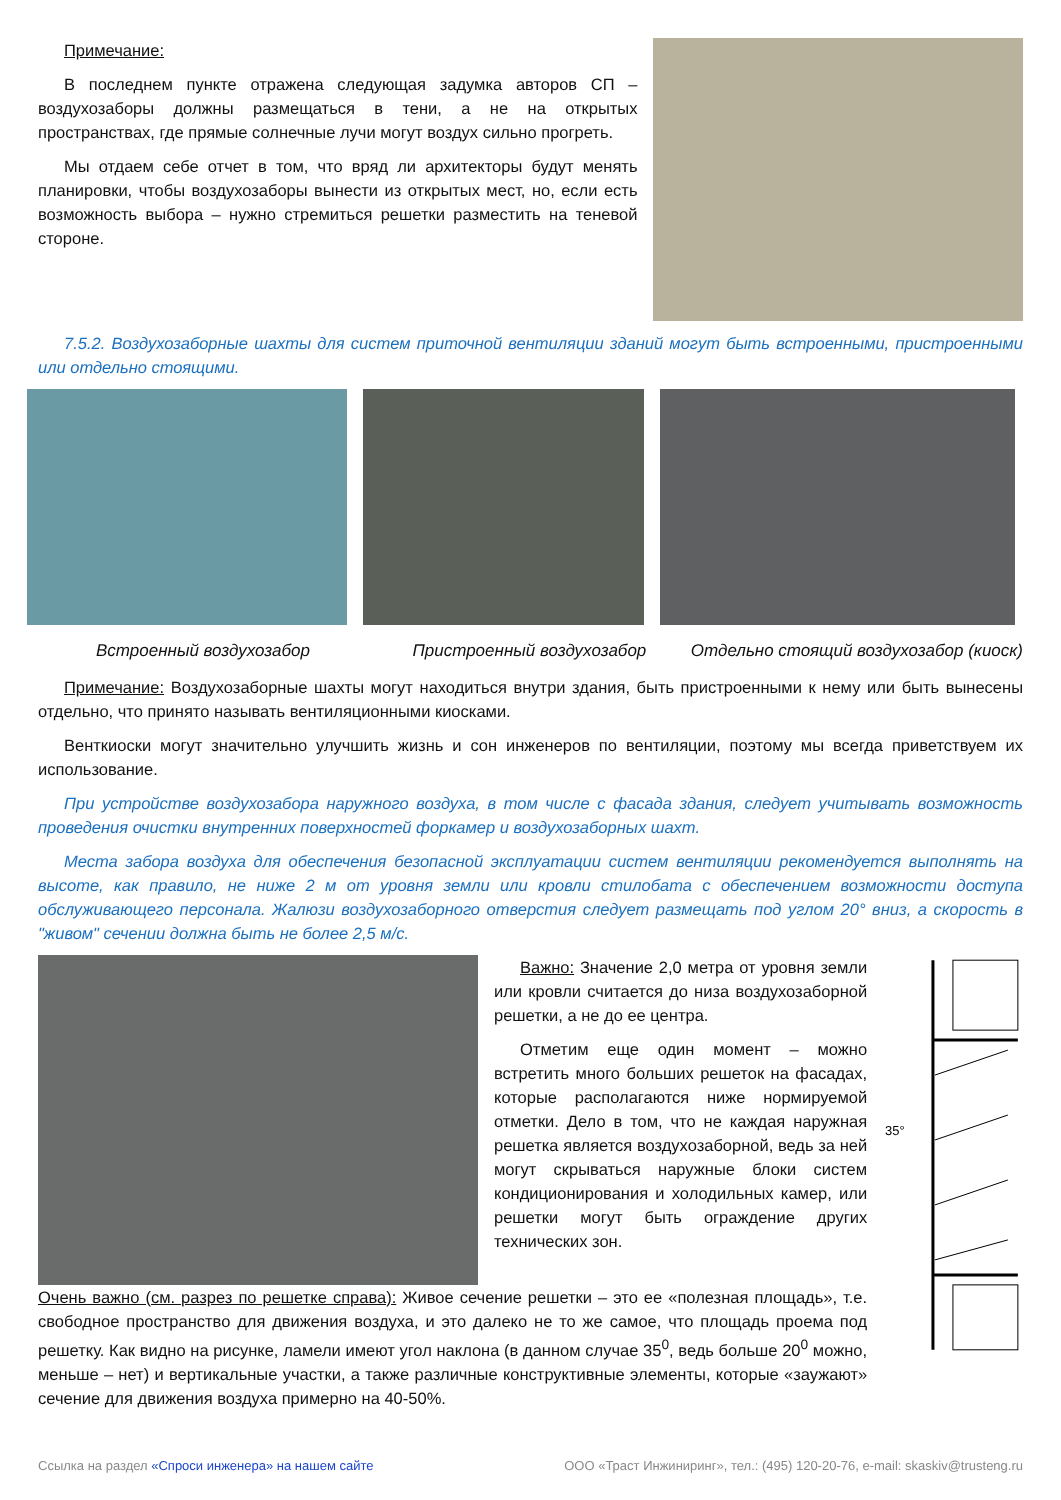Примечание:
В последнем пункте отражена следующая задумка авторов СП – воздухозаборы должны размещаться в тени, а не на открытых пространствах, где прямые солнечные лучи могут воздух сильно прогреть.
Мы отдаем себе отчет в том, что вряд ли архитекторы будут менять планировки, чтобы воздухозаборы вынести из открытых мест, но, если есть возможность выбора – нужно стремиться решетки разместить на теневой стороне.
7.5.2. Воздухозаборные шахты для систем приточной вентиляции зданий могут быть встроенными, пристроенными или отдельно стоящими.
Встроенный воздухозабор Пристроенный воздухозабор Отдельно стоящий воздухозабор (киоск)
Примечание: Воздухозаборные шахты могут находиться внутри здания, быть пристроенными к нему или быть вынесены отдельно, что принято называть вентиляционными киосками.
Венткиоски могут значительно улучшить жизнь и сон инженеров по вентиляции, поэтому мы всегда приветствуем их использование.
При устройстве воздухозабора наружного воздуха, в том числе с фасада здания, следует учитывать возможность проведения очистки внутренних поверхностей форкамер и воздухозаборных шахт.
Места забора воздуха для обеспечения безопасной эксплуатации систем вентиляции рекомендуется выполнять на высоте, как правило, не ниже 2 м от уровня земли или кровли стилобата с обеспечением возможности доступа обслуживающего персонала. Жалюзи воздухозаборного отверстия следует размещать под углом 20° вниз, а скорость в "живом" сечении должна быть не более 2,5 м/с.
Важно: Значение 2,0 метра от уровня земли или кровли считается до низа воздухозаборной решетки, а не до ее центра.
Отметим еще один момент – можно встретить много больших решеток на фасадах, которые располагаются ниже нормируемой отметки. Дело в том, что не каждая наружная решетка является воздухозаборной, ведь за ней могут скрываться наружные блоки систем кондиционирования и холодильных камер, или решетки могут быть ограждение других технических зон.
Очень важно (см. разрез по решетке справа): Живое сечение решетки – это ее «полезная площадь», т.е. свободное пространство для движения воздуха, и это далеко не то же самое, что площадь проема под решетку. Как видно на рисунке, ламели имеют угол наклона (в данном случае 35<sup>0</sup>, ведь больше 20<sup>0</sup> можно, меньше – нет) и вертикальные участки, а также различные конструктивные элементы, которые «заужают» сечение для движения воздуха примерно на 40-50%.
35°
Ссылка на раздел «Спроси инженера» на нашем сайте ООО «Траст Инжиниринг», тел.: (495) 120-20-76, e-mail: skaskiv@trusteng.ru